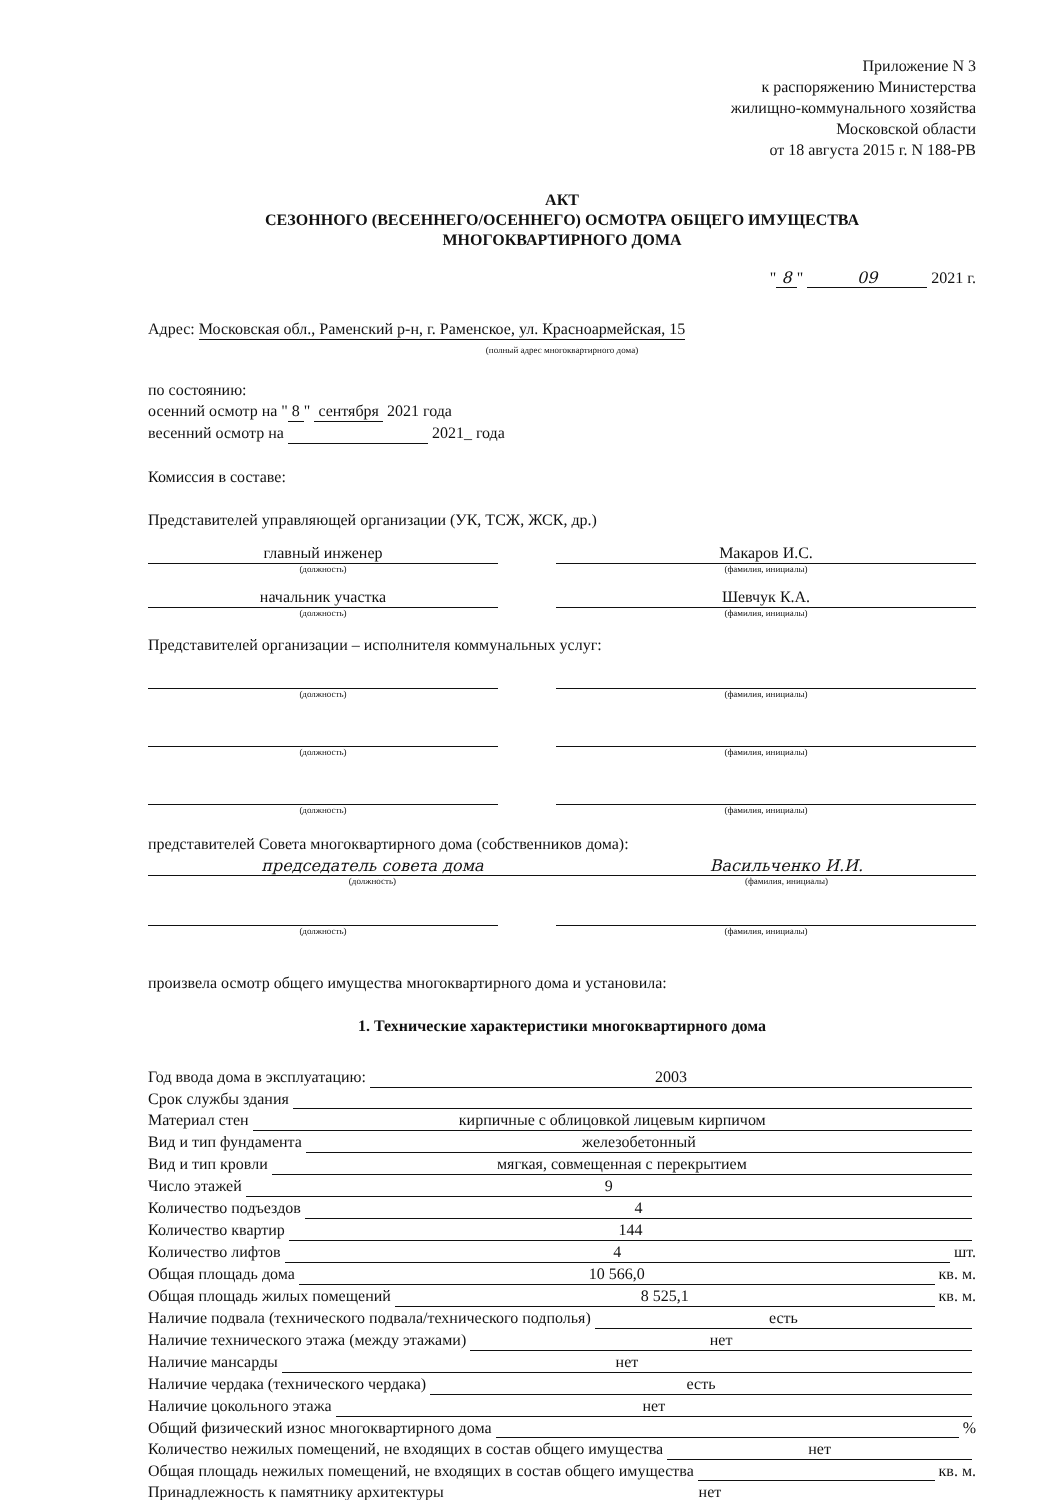Приложение N 3
к распоряжению Министерства
жилищно-коммунального хозяйства
Московской области
от 18 августа 2015 г. N 188-РВ
АКТ
СЕЗОННОГО (ВЕСЕННЕГО/ОСЕННЕГО) ОСМОТРА ОБЩЕГО ИМУЩЕСТВА
МНОГОКВАРТИРНОГО ДОМА
" 8 " 09 2021 г.
Адрес: Московская обл., Раменский р-н, г. Раменское, ул. Красноармейская, 15
(полный адрес многоквартирного дома)
по состоянию:
осенний осмотр на " 8 " сентября 2021 года
весенний осмотр на 2021_ года
Комиссия в составе:
Представителей управляющей организации (УК, ТСЖ, ЖСК, др.)
главный инженер
(должность)
Макаров И.С.
(фамилия, инициалы)
начальник участка
(должность)
Шевчук К.А.
(фамилия, инициалы)
Представителей организации – исполнителя коммунальных услуг:
(должность) (фамилия, инициалы)
(должность) (фамилия, инициалы)
(должность) (фамилия, инициалы)
представителей Совета многоквартирного дома (собственников дома):
председатель совета дома
(должность)
Васильченко И.И.
(фамилия, инициалы)
(должность) (фамилия, инициалы)
произвела осмотр общего имущества многоквартирного дома и установила:
1. Технические характеристики многоквартирного дома
Год ввода дома в эксплуатацию: 2003
Срок службы здания
Материал стен кирпичные с облицовкой лицевым кирпичом
Вид и тип фундамента железобетонный
Вид и тип кровли мягкая, совмещенная с перекрытием
Число этажей 9
Количество подъездов 4
Количество квартир 144
Количество лифтов 4 шт.
Общая площадь дома 10 566,0 кв. м.
Общая площадь жилых помещений 8 525,1 кв. м.
Наличие подвала (технического подвала/технического подполья) есть
Наличие технического этажа (между этажами) нет
Наличие мансарды нет
Наличие чердака (технического чердака) есть
Наличие цокольного этажа нет
Общий физический износ многоквартирного дома %
Количество нежилых помещений, не входящих в состав общего имущества нет
Общая площадь нежилых помещений, не входящих в состав общего имущества кв. м.
Принадлежность к памятнику архитектуры нет